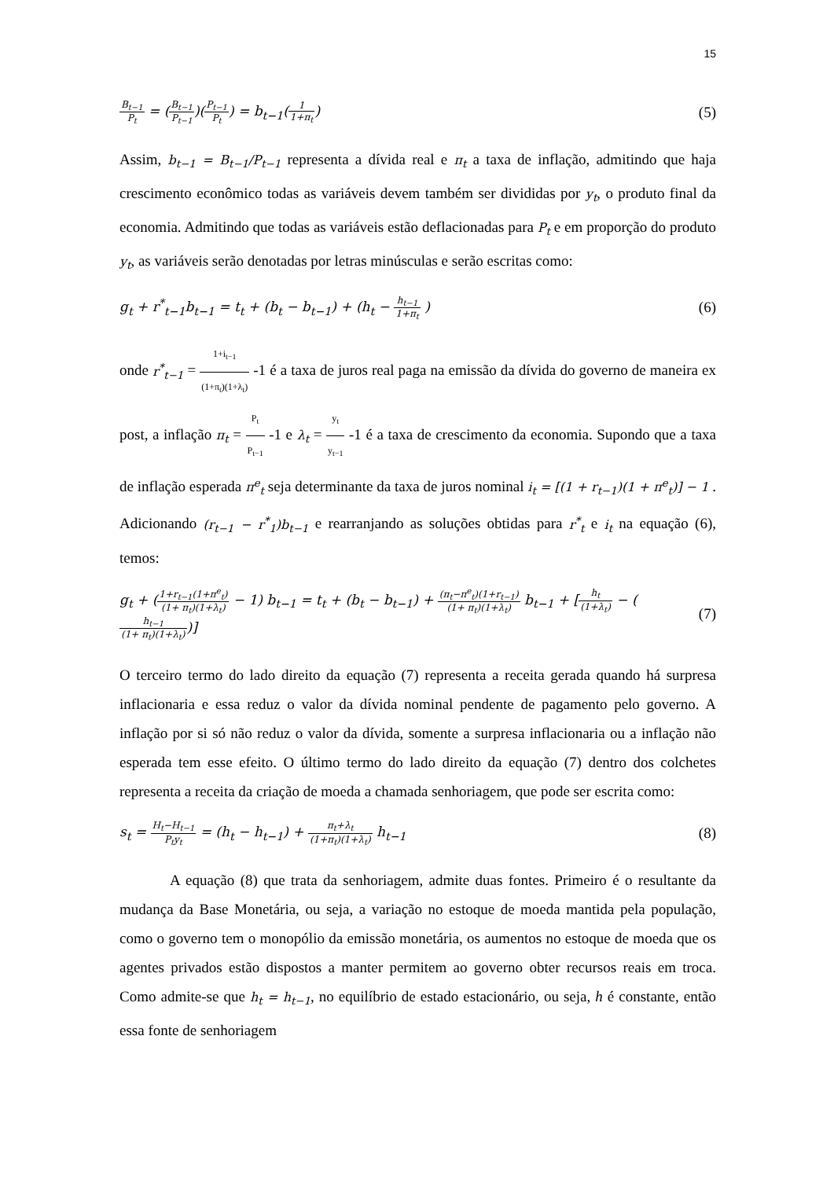15
B<sub>t−1</sub> P<sub>t</sub> = (B<sub>t−1</sub> P<sub>t−1</sub>)(P<sub>t−1</sub> P<sub>t</sub>) = b<sub>t−1</sub>(1 1+π<sub>t</sub>)
(5)
Assim, b<sub>t−1</sub> = B<sub>t−1</sub>/P<sub>t−1</sub> representa a dívida real e π<sub>t</sub> a taxa de inflação, admitindo que haja crescimento econômico todas as variáveis devem também ser divididas por y<sub>t</sub>, o produto final da economia. Admitindo que todas as variáveis estão deflacionadas para P<sub>t</sub> e em proporção do produto y<sub>t</sub>, as variáveis serão denotadas por letras minúsculas e serão escritas como:
g<sub>t</sub> + r<sup>*</sup><sub>t−1</sub>b<sub>t−1</sub> = t<sub>t</sub> + (b<sub>t</sub> − b<sub>t−1</sub>) + (h<sub>t</sub> − h<sub>t−1</sub> 1+π<sub>t</sub> )
(6)
onde r<sup>*</sup><sub>t−1</sub> = 1+i<sub>t−1</sub> (1+π<sub>t</sub>)(1+λ<sub>t</sub>) -1 é a taxa de juros real paga na emissão da dívida do governo de maneira ex post, a inflação π<sub>t</sub> = P<sub>t</sub> P<sub>t−1</sub> -1 e λ<sub>t</sub> = y<sub>t</sub> y<sub>t−1</sub> -1 é a taxa de crescimento da economia. Supondo que a taxa de inflação esperada π<sup>e</sup><sub>t</sub> seja determinante da taxa de juros nominal i<sub>t</sub> = [(1 + r<sub>t−1</sub>)(1 + π<sup>e</sup><sub>t</sub>)] − 1 . Adicionando (r<sub>t−1</sub> − r<sup>*</sup><sub>1</sub>)b<sub>t−1</sub> e rearranjando as soluções obtidas para r<sup>*</sup><sub>t</sub> e i<sub>t</sub> na equação (6), temos:
g<sub>t</sub> + (1+r<sub>t−1</sub>(1+π<sup>e</sup><sub>t</sub>) (1+ π<sub>t</sub>)(1+λ<sub>t</sub>) − 1) b<sub>t−1</sub> = t<sub>t</sub> + (b<sub>t</sub> − b<sub>t−1</sub>) + (π<sub>t</sub>−π<sup>e</sup><sub>t</sub>)(1+r<sub>t−1</sub>) (1+ π<sub>t</sub>)(1+λ<sub>t</sub>) b<sub>t−1</sub> + [h<sub>t</sub> (1+λ<sub>t</sub>) − (h<sub>t−1</sub> (1+ π<sub>t</sub>)(1+λ<sub>t</sub>))]
(7)
O terceiro termo do lado direito da equação (7) representa a receita gerada quando há surpresa inflacionaria e essa reduz o valor da dívida nominal pendente de pagamento pelo governo. A inflação por si só não reduz o valor da dívida, somente a surpresa inflacionaria ou a inflação não esperada tem esse efeito. O último termo do lado direito da equação (7) dentro dos colchetes representa a receita da criação de moeda a chamada senhoriagem, que pode ser escrita como:
s<sub>t</sub> = H<sub>t</sub>−H<sub>t−1</sub> P<sub>t</sub>y<sub>t</sub> = (h<sub>t</sub> − h<sub>t−1</sub>) + π<sub>t</sub>+λ<sub>t</sub> (1+π<sub>t</sub>)(1+λ<sub>t</sub>) h<sub>t−1</sub>
(8)
A equação (8) que trata da senhoriagem, admite duas fontes. Primeiro é o resultante da mudança da Base Monetária, ou seja, a variação no estoque de moeda mantida pela população, como o governo tem o monopólio da emissão monetária, os aumentos no estoque de moeda que os agentes privados estão dispostos a manter permitem ao governo obter recursos reais em troca. Como admite-se que h<sub>t</sub> = h<sub>t−1</sub>, no equilíbrio de estado estacionário, ou seja, h é constante, então essa fonte de senhoriagem